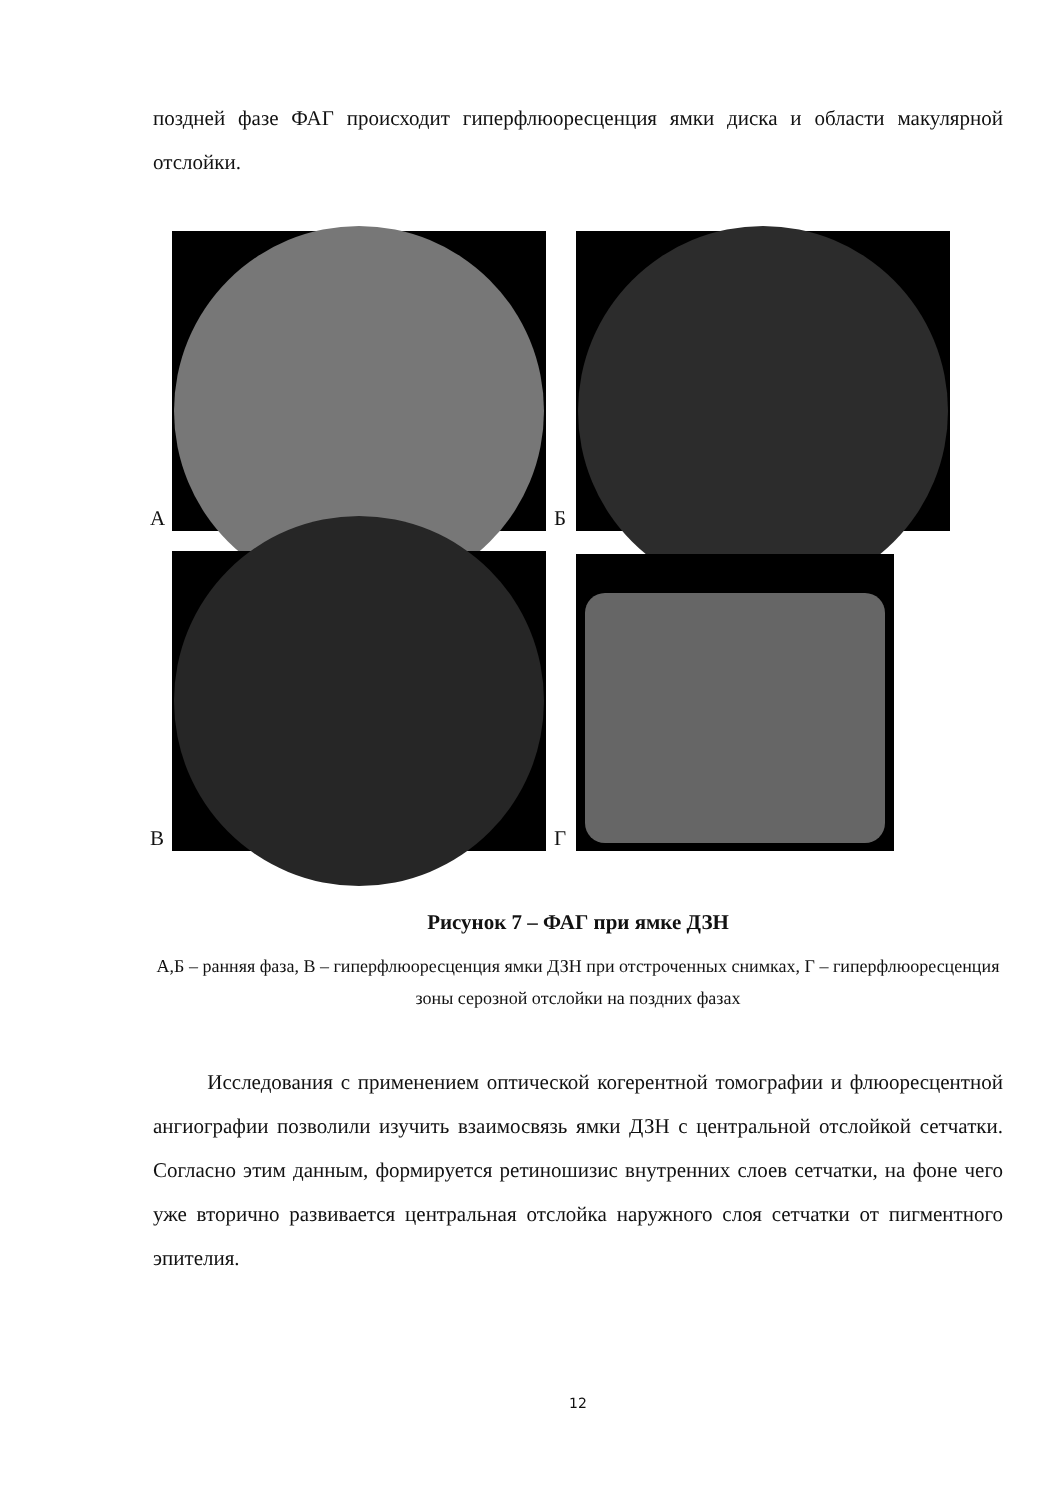поздней фазе ФАГ происходит гиперфлюоресценция ямки диска и области макулярной отслойки.
А
Б
В
Г
Рисунок 7 – ФАГ при ямке ДЗН
А,Б – ранняя фаза, В – гиперфлюоресценция ямки ДЗН при отстроченных снимках, Г – гиперфлюоресценция зоны серозной отслойки на поздних фазах
Исследования с применением оптической когерентной томографии и флюоресцентной ангиографии позволили изучить взаимосвязь ямки ДЗН с центральной отслойкой сетчатки. Согласно этим данным, формируется ретиношизис внутренних слоев сетчатки, на фоне чего уже вторично развивается центральная отслойка наружного слоя сетчатки от пигментного эпителия.
12